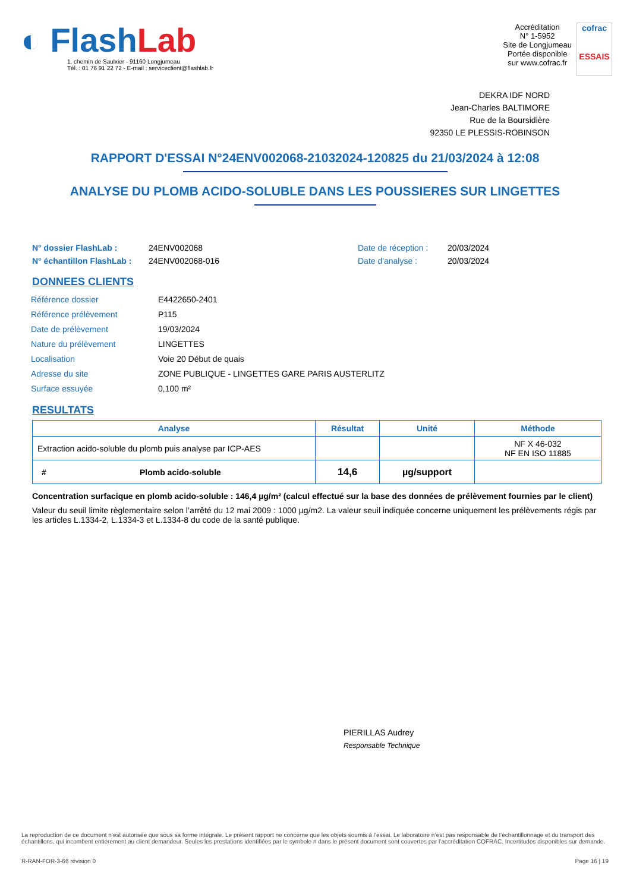◐ Flash Lab
1, chemin de Saulxier - 91160 Longjumeau
Tél. : 01 76 91 22 72 - E-mail : serviceclient@flashlab.fr
Accréditation
N° 1-5952
Site de Longjumeau
Portée disponible
sur www.cofrac.fr
cofrac
ESSAIS
DEKRA IDF NORD
Jean-Charles BALTIMORE
Rue de la Boursidière
92350 LE PLESSIS-ROBINSON
RAPPORT D'ESSAI N°24ENV002068-21032024-120825 du 21/03/2024 à 12:08
ANALYSE DU PLOMB ACIDO-SOLUBLE DANS LES POUSSIERES SUR LINGETTES
N° dossier FlashLab :
N° échantillon FlashLab :
24ENV002068
24ENV002068-016
Date de réception :
Date d'analyse :
20/03/2024
20/03/2024
DONNEES CLIENTS
| Référence dossier | E4422650-2401 |
| Référence prélèvement | P115 |
| Date de prélèvement | 19/03/2024 |
| Nature du prélèvement | LINGETTES |
| Localisation | Voie 20 Début de quais |
| Adresse du site | ZONE PUBLIQUE - LINGETTES GARE PARIS AUSTERLITZ |
| Surface essuyée | 0,100 m² |
RESULTATS
| Analyse | Résultat | Unité | Méthode |
| --- | --- | --- | --- |
| Extraction acido-soluble du plomb puis analyse par ICP-AES | | | NF X 46-032 NF EN ISO 11885 |
| # Plomb acido-soluble | 14,6 | µg/support | |
Concentration surfacique en plomb acido-soluble : 146,4 µg/m² (calcul effectué sur la base des données de prélèvement fournies par le client)
Valeur du seuil limite règlementaire selon l’arrêté du 12 mai 2009 : 1000 µg/m2. La valeur seuil indiquée concerne uniquement les prélèvements régis par les articles L.1334-2, L.1334-3 et L.1334-8 du code de la santé publique.
PIERILLAS Audrey
Responsable Technique
La reproduction de ce document n’est autorisée que sous sa forme intégrale. Le présent rapport ne concerne que les objets soumis à l’essai. Le laboratoire n’est pas responsable de l’échantillonnage et du transport des échantillons, qui incombent entièrement au client demandeur. Seules les prestations identifiées par le symbole # dans le présent document sont couvertes par l’accréditation COFRAC. Incertitudes disponibles sur demande.
R-RAN-FOR-3-66 révision 0 Page 16 | 19